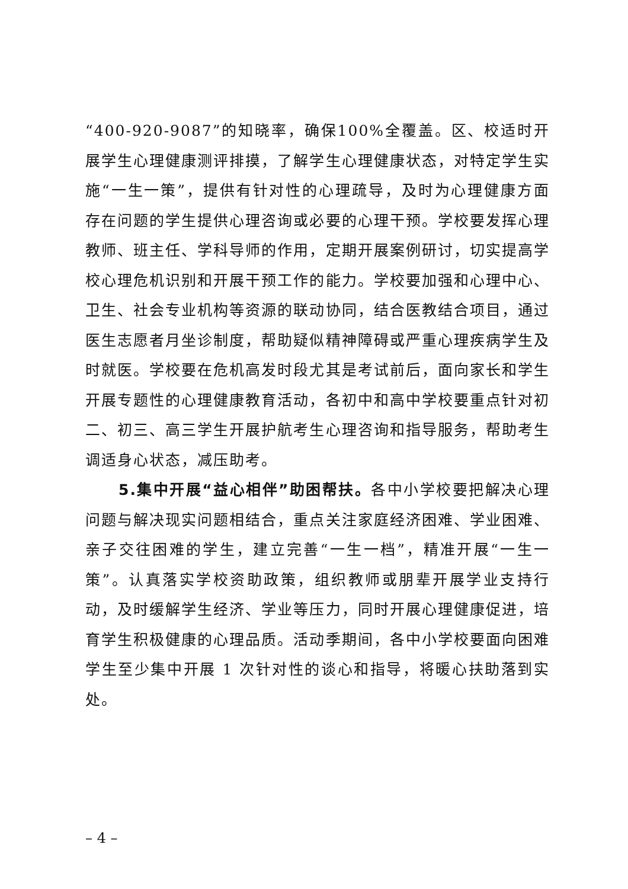“400-920-9087”的知晓率，确保100%全覆盖。区、校适时开展学生心理健康测评排摸，了解学生心理健康状态，对特定学生实施“一生一策”，提供有针对性的心理疏导，及时为心理健康方面存在问题的学生提供心理咨询或必要的心理干预。学校要发挥心理教师、班主任、学科导师的作用，定期开展案例研讨，切实提高学校心理危机识别和开展干预工作的能力。学校要加强和心理中心、卫生、社会专业机构等资源的联动协同，结合医教结合项目，通过医生志愿者月坐诊制度，帮助疑似精神障碍或严重心理疾病学生及时就医。学校要在危机高发时段尤其是考试前后，面向家长和学生开展专题性的心理健康教育活动，各初中和高中学校要重点针对初二、初三、高三学生开展护航考生心理咨询和指导服务，帮助考生调适身心状态，减压助考。
5.集中开展“益心相伴”助困帮扶。各中小学校要把解决心理问题与解决现实问题相结合，重点关注家庭经济困难、学业困难、亲子交往困难的学生，建立完善“一生一档”，精准开展“一生一策”。认真落实学校资助政策，组织教师或朋辈开展学业支持行动，及时缓解学生经济、学业等压力，同时开展心理健康促进，培育学生积极健康的心理品质。活动季期间，各中小学校要面向困难学生至少集中开展 1 次针对性的谈心和指导，将暖心扶助落到实处。
– 4 –